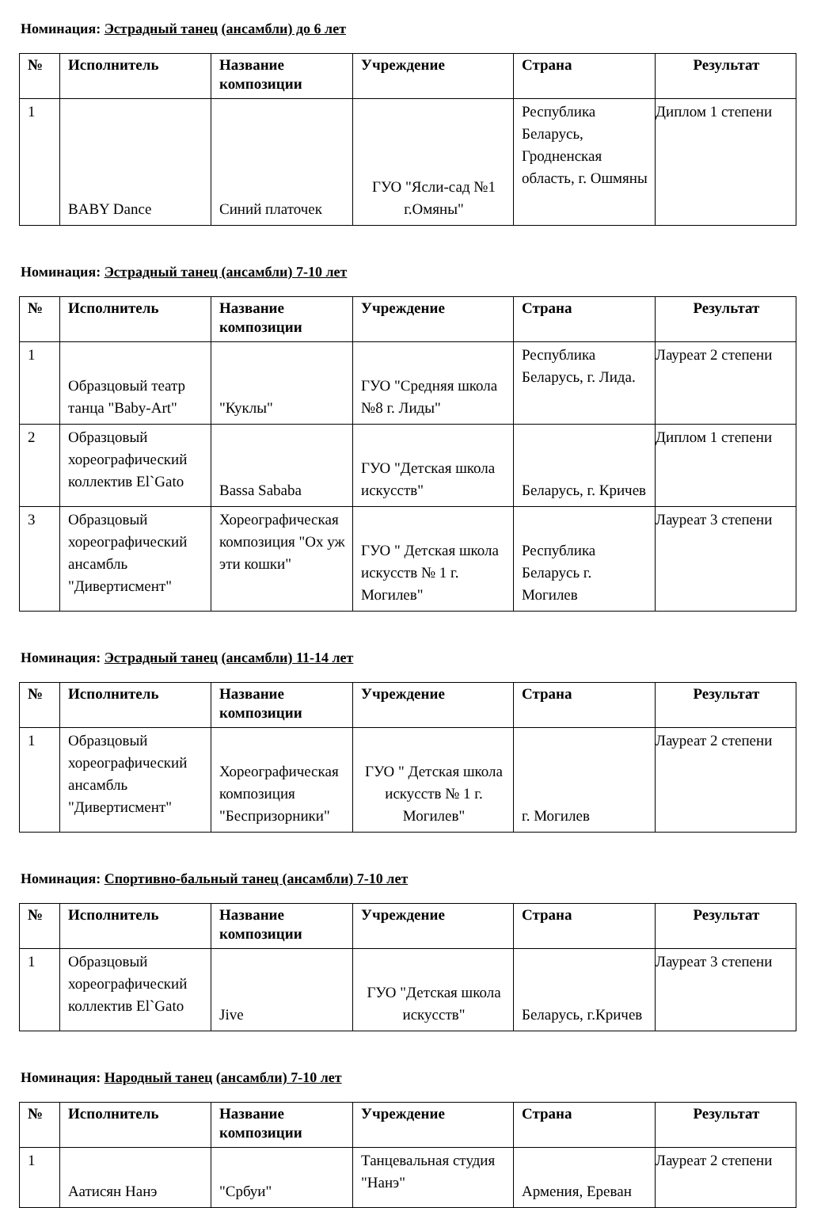Номинация: Эстрадный танец (ансамбли) до 6 лет
| № | Исполнитель | Название композиции | Учреждение | Страна | Результат |
| --- | --- | --- | --- | --- | --- |
| 1 | BABY Dance | Синий платочек | ГУО "Ясли-сад №1 г.Омяны" | Республика Беларусь, Гродненская область, г. Ошмяны | Диплом 1 степени |
Номинация: Эстрадный танец (ансамбли) 7-10 лет
| № | Исполнитель | Название композиции | Учреждение | Страна | Результат |
| --- | --- | --- | --- | --- | --- |
| 1 | Образцовый театр танца "Baby-Art" | "Куклы" | ГУО "Средняя школа №8 г. Лиды" | Республика Беларусь, г. Лида. | Лауреат 2 степени |
| 2 | Образцовый хореографический коллектив El`Gato | Bassa Sababa | ГУО "Детская школа искусств" | Беларусь, г. Кричев | Диплом 1 степени |
| 3 | Образцовый хореографический ансамбль "Дивертисмент" | Хореографическая композиция "Ох уж эти кошки" | ГУО " Детская школа искусств № 1 г. Могилев" | Республика Беларусь г. Могилев | Лауреат 3 степени |
Номинация: Эстрадный танец (ансамбли) 11-14 лет
| № | Исполнитель | Название композиции | Учреждение | Страна | Результат |
| --- | --- | --- | --- | --- | --- |
| 1 | Образцовый хореографический ансамбль "Дивертисмент" | Хореографическая композиция "Беспризорники" | ГУО " Детская школа искусств № 1 г. Могилев" | г. Могилев | Лауреат 2 степени |
Номинация: Спортивно-бальный танец (ансамбли) 7-10 лет
| № | Исполнитель | Название композиции | Учреждение | Страна | Результат |
| --- | --- | --- | --- | --- | --- |
| 1 | Образцовый хореографический коллектив El`Gato | Jive | ГУО "Детская школа искусств" | Беларусь, г.Кричев | Лауреат 3 степени |
Номинация: Народный танец (ансамбли) 7-10 лет
| № | Исполнитель | Название композиции | Учреждение | Страна | Результат |
| --- | --- | --- | --- | --- | --- |
| 1 | Аатисян Нанэ | "Србуи" | Танцевальная студия "Нанэ" | Армения, Ереван | Лауреат 2 степени |